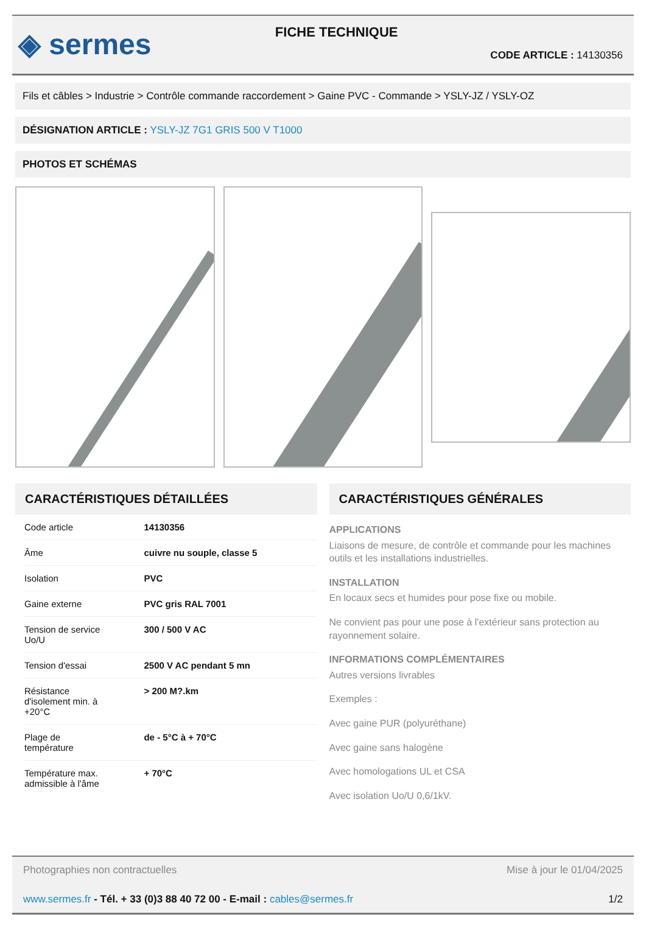◈ sermes
FICHE TECHNIQUE
CODE ARTICLE : 14130356
Fils et câbles > Industrie > Contrôle commande raccordement > Gaine PVC - Commande > YSLY-JZ / YSLY-OZ
DÉSIGNATION ARTICLE : YSLY-JZ 7G1 GRIS 500 V T1000
PHOTOS ET SCHÉMAS
CARACTÉRISTIQUES DÉTAILLÉES
| Code article | 14130356 |
| Âme | cuivre nu souple, classe 5 |
| Isolation | PVC |
| Gaine externe | PVC gris RAL 7001 |
| Tension de service Uo/U | 300 / 500 V AC |
| Tension d'essai | 2500 V AC pendant 5 mn |
| Résistance d'isolement min. à +20°C | > 200 M?.km |
| Plage de température | de - 5°C à + 70°C |
| Température max. admissible à l'âme | + 70°C |
CARACTÉRISTIQUES GÉNÉRALES
APPLICATIONS
Liaisons de mesure, de contrôle et commande pour les machines outils et les installations industrielles.
INSTALLATION
En locaux secs et humides pour pose fixe ou mobile.
Ne convient pas pour une pose à l'extérieur sans protection au rayonnement solaire.
INFORMATIONS COMPLÉMENTAIRES
Autres versions livrables
Exemples :
Avec gaine PUR (polyuréthane)
Avec gaine sans halogène
Avec homologations UL et CSA
Avec isolation Uo/U 0,6/1kV.
Photographies non contractuelles Mise à jour le 01/04/2025
www.sermes.fr - Tél. + 33 (0)3 88 40 72 00 - E-mail : cables@sermes.fr 1/2